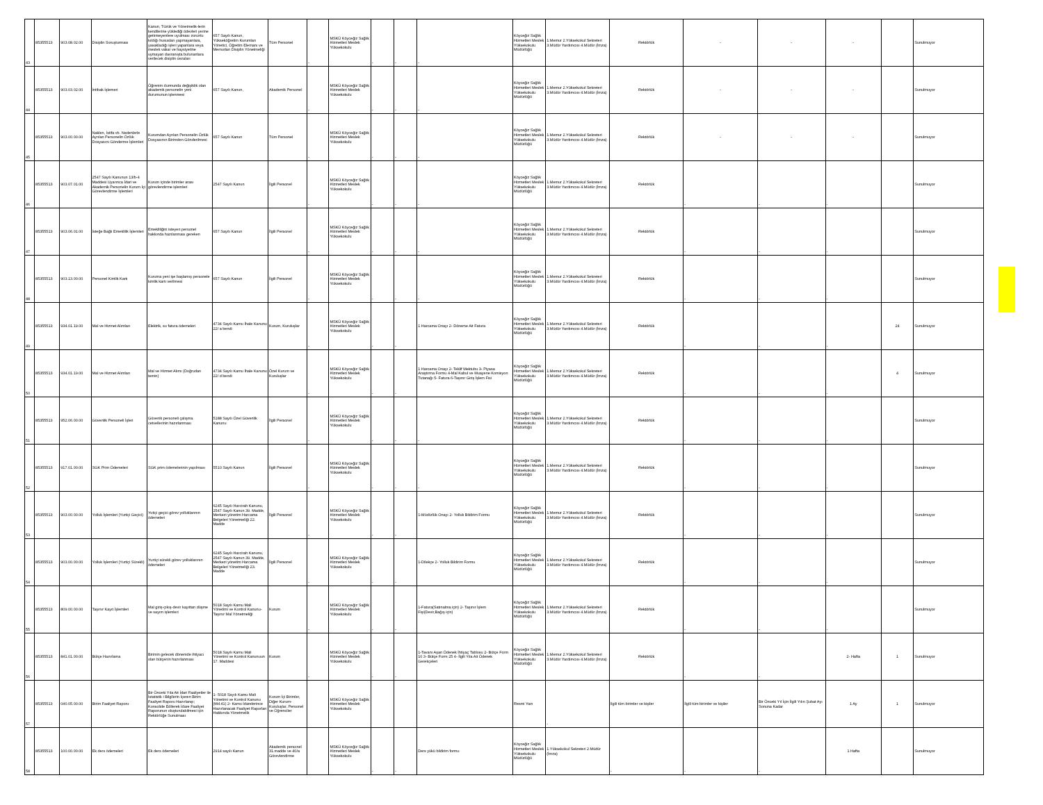| 43 | 85355513 | 903.08.02.00 | Disiplin Soruşturması | Kanun, Tüzük ve Yönetmelik-lerin kendilerine yüklediği ödevleri yerine getirmeyenlere uyulması zorunlu kıldığı hususları yapmayanlara, yasakladığı işleri yapanlara veya meslek vakar ve haysiyetine uymayan davranışta bulunanlara verilecek disiplin cezaları | 657 Sayılı Kanun, Yükseköğretim Kurumları Yönetici, Öğretim Elemanı ve Memurları Disiplin Yönetmeliği | Tüm Personel | - | MSKÜ Köyceğiz Sağlık Hizmetleri Meslek Yüksekokulu | - | - | - | Köyceğiz Sağlık Hizmetleri Meslek Yüksekokulu Müdürlüğü | 1.Memur 2.Yüksekokul Sekreteri 3.Müdür Yardımcısı 4.Müdür (İmza) | Rektörlük | - | - | - | | Sunulmuyor |
| 44 | 85355513 | 903.03.02.00 | İntibak İşlemeri | Öğrenim durmunda değişiklik olan akademik personelin yeni durumunun işlenmesi | 657 Sayılı Kanun, | Akademik Personel | - | MSKÜ Köyceğiz Sağlık Hizmetleri Meslek Yüksekokulu | - | - | - | Köyceğiz Sağlık Hizmetleri Meslek Yüksekokulu Müdürlüğü | 1.Memur 2.Yüksekokul Sekreteri 3.Müdür Yardımcısı 4.Müdür (İmza) | Rektörlük | - | - | - | | Sunulmuyor |
| 45 | 85355513 | 903.00.00.00 | Naklen, İstifa vb. Nedenlerle Ayrılan Personelin Özlük Dosyasını Gönderme İşlemleri | Kurumdan Ayrılan Personelin Özlük Dosyasının Birimden Gönderilmesi | 657 Sayılı Kanun | Tüm Personel | - | MSKÜ Köyceğiz Sağlık Hizmetleri Meslek Yüksekokulu | - | - | - | Köyceğiz Sağlık Hizmetleri Meslek Yüksekokulu Müdürlüğü | 1.Memur 2.Yüksekokul Sekreteri 3.Müdür Yardımcısı 4.Müdür (İmza) | Rektörlük | - | - | - | | Sunulmuyor |
| 46 | 85355513 | 903.07.01.00 | 2547 Sayılı Kanunun 13/b-4 Maddesi Uyarınca İdari ve Akademik Personelin Kurum İçi Görevlendirme İşlemleri | Kurum içinde birimler arası görevlendirme işlemleri | 2547 Sayılı Kanun | İlgili Personel | - | MSKÜ Köyceğiz Sağlık Hizmetleri Meslek Yüksekokulu | - | - | - | Köyceğiz Sağlık Hizmetleri Meslek Yüksekokulu Müdürlüğü | 1.Memur 2.Yüksekokul Sekreteri 3.Müdür Yardımcısı 4.Müdür (İmza) | Rektörlük | - | - | - | | Sunulmuyor |
| 47 | 85355513 | 903.06.01.00 | İsteğe Bağlı Emeklilik İşlemleri | Emekliliğini isteyen personel hakkında hazılanması gereken | 657 Sayılı Kanun | İlgili Personel | - | MSKÜ Köyceğiz Sağlık Hizmetleri Meslek Yüksekokulu | - | - | - | Köyceğiz Sağlık Hizmetleri Meslek Yüksekokulu Müdürlüğü | 1.Memur 2.Yüksekokul Sekreteri 3.Müdür Yardımcısı 4.Müdür (İmza) | Rektörlük | - | - | - | | Sunulmuyor |
| 48 | 85355513 | 903.13.00.00 | Personel Kimlik Kartı | Kuruma yeni işe başlamış personele kimlik kartı verilmesi | 657 Sayılı Kanun | İlgili Personel | - | MSKÜ Köyceğiz Sağlık Hizmetleri Meslek Yüksekokulu | - | - | - | Köyceğiz Sağlık Hizmetleri Meslek Yüksekokulu Müdürlüğü | 1.Memur 2.Yüksekokul Sekreteri 3.Müdür Yardımcısı 4.Müdür (İmza) | Rektörlük | - | - | - | | Sunulmuyor |
| 49 | 85355513 | 934.01.19.00 | Mal ve Hizmet Alımları | Elektrik, su fatura ödemeleri | 4734 Sayılı Kamu İhale Kanunu 22/ a bendi | Kurum, Kuruluşlar | - | MSKÜ Köyceğiz Sağlık Hizmetleri Meslek Yüksekokulu | - | - | 1 Harcama Onayı 2- Döneme Ait Fatura | Köyceğiz Sağlık Hizmetleri Meslek Yüksekokulu Müdürlüğü | 1.Memur 2.Yüksekokul Sekreteri 3.Müdür Yardımcısı 4.Müdür (İmza) | Rektörlük | - | - | - | 24 | Sunulmuyor |
| 50 | 85355513 | 934.01.19.00 | Mal ve Hizmet Alımları | Mal ve Hizmet Alımı (Doğrudan temin) | 4734 Sayılı Kamu İhale Kanunu 22/ d bendi | Özel Kurum ve Kuruluşlar | - | MSKÜ Köyceğiz Sağlık Hizmetleri Meslek Yüksekokulu | - | - | 1 Harcama Onayı 2- Teklif Mektubu 3- Piyasa Araştırma Formu 4-Mal Kabul ve Muayene Komisyon Tutanağı 5- Fatura 6-Taşınır Giriş İşlem Fisi | Köyceğiz Sağlık Hizmetleri Meslek Yüksekokulu Müdürlüğü | 1.Memur 2.Yüksekokul Sekreteri 3.Müdür Yardımcısı 4.Müdür (İmza) | Rektörlük | - | - | - | 4 | Sunulmuyor |
| 51 | 85355513 | 952.06.00.00 | Güvenlik Personeli İşleri | Güvenik personeli çalışma cetvellerinin hazırlanması | 5188 Sayılı Özel Güvenlik Kanunu | İlgili Personel | - | MSKÜ Köyceğiz Sağlık Hizmetleri Meslek Yüksekokulu | - | - | - | Köyceğiz Sağlık Hizmetleri Meslek Yüksekokulu Müdürlüğü | 1.Memur 2.Yüksekokul Sekreteri 3.Müdür Yardımcısı 4.Müdür (İmza) | Rektörlük | - | - | - | | Sunulmuyor |
| 52 | 85355513 | 917.01.00.00 | SGK Prim Ödemeleri | SGK prim ödemelerinin yapılması | 5510 Sayılı Kanun | İlgili Personel | - | MSKÜ Köyceğiz Sağlık Hizmetleri Meslek Yüksekokulu | - | - | - | Köyceğiz Sağlık Hizmetleri Meslek Yüksekokulu Müdürlüğü | 1.Memur 2.Yüksekokul Sekreteri 3.Müdür Yardımcısı 4.Müdür (İmza) | Rektörlük | - | - | - | | Sunulmuyor |
| 53 | 85355513 | 903.00.00.00 | Yolluk İşlemleri (Yurtiçi Geçici) | Yutiçi geçici görev yolluklarının ödemeleri | 6245 Sayılı Harcirah Kanunu, 2547 Sayılı Kanun 39. Madde, Merkezi yönetim Harcama Belgeleri Yönetmeliği 22. Madde | İlgili Personel | - | MSKÜ Köyceğiz Sağlık Hizmetleri Meslek Yüksekokulu | - | - | 1-Müdürlük Onayı 2- Yolluk Bildirim Formu | Köyceğiz Sağlık Hizmetleri Meslek Yüksekokulu Müdürlüğü | 1.Memur 2.Yüksekokul Sekreteri 3.Müdür Yardımcısı 4.Müdür (İmza) | Rektörlük | - | - | - | | Sunulmuyor |
| 54 | 85355513 | 903.00.00.00 | Yolluk İşlemleri (Yurtiçi Sürekli) | Yurtiçi sürekli görev yolluklarının ödemeleri | 6245 Sayılı Harcirah Kanunu, 2547 Sayılı Kanun 39. Madde, Merkezi yönetim Harcama Belgeleri Yönetmeliği 23. Madde | İlgili Personel | - | MSKÜ Köyceğiz Sağlık Hizmetleri Meslek Yüksekokulu | - | - | 1-Dilekçe 2- Yolluk Bildirim Formu | Köyceğiz Sağlık Hizmetleri Meslek Yüksekokulu Müdürlüğü | 1.Memur 2.Yüksekokul Sekreteri 3.Müdür Yardımcısı 4.Müdür (İmza) | Rektörlük | - | - | - | | Sunulmuyor |
| 55 | 85355513 | 809.00.00.00 | Taşınır Kayıt İşlemleri | Mal giriş-çıkış-devir kayıttan düşme ve sayım işlemleri | 5018 Sayılı Kamu Mali Yönetimi ve Kontrol Kanunu-Taşınır Mal Yönetmeliği | Kurum | - | MSKÜ Köyceğiz Sağlık Hizmetleri Meslek Yüksekokulu | - | - | 1-Fatura(Satınalma için) 2- Taşınır İşlem Fişi(Devir,Bağış için) | Köyceğiz Sağlık Hizmetleri Meslek Yüksekokulu Müdürlüğü | 1.Memur 2.Yüksekokul Sekreteri 3.Müdür Yardımcısı 4.Müdür (İmza) | Rektörlük | - | - | - | | Sunulmuyor |
| 56 | 85355513 | 841.01.00.00 | Bütçe Hazırlama | Birimin gelecek dönemde ihtiyacı olan bütçenin hazırlanması | 5018 Sayılı Kamu Mali Yönetimi ve Kontrol Kanunuun 17. Maddesi | Kurum | - | MSKÜ Köyceğiz Sağlık Hizmetleri Meslek Yüksekokulu | - | - | 1-Tavanı Aşan Ödenek İhtiyaç Tablosu 2- Bütçe Form 10 3- Bütçe Form 25 4- İlgili Yıla Ait Ödenek Gerekçeleri | Köyceğiz Sağlık Hizmetleri Meslek Yüksekokulu Müdürlüğü | 1.Memur 2.Yüksekokul Sekreteri 3.Müdür Yardımcısı 4.Müdür (İmza) | Rektörlük | - | - | 2- Hafta | 1 | Sunulmuyor |
| 57 | 85355513 | 040.05.00.00 | Birim Faaliyet Raporu | Bir Önceki Yıla Ait İdari Faaliyetler ile İstatistik i Bilgilerin İçeren Birim Faaliyet Raporu Hazırlanıp; Konsolide Edilerek İdare Faaliyet Raporunun oluşturulabilmesi için Rektörlüğe Sunulması | 1- 5018 Sayılı Kamu Mali Yönetimi ve Kontrol Kanunu (Md.41) 2- Kamu İdarelerince Hazırlanacak Faaliyet Raporları Hakkında Yönetmelik | Kurum İçi Birimler, Diğer Kurum-Kuruluşlar, Personel ve Öğrenciler | | MSKÜ Köyceğiz Sağlık Hizmetleri Meslek Yüksekokulu | | | | Resmi Yazı | - | İlgili tüm birimler ve kişiler | İlgili tüm birimler ve kişiler | Bir Önceki Yıl İçin İlgili Yılın Şubat Ayı Sonuna Kadar | 1 Ay | 1 | Sunulmuyor |
| 58 | 85355513 | 100.00.00.00 | Ek ders ödemeleri | Ek ders ödemeleri | 2914 sayılı Kanun | Akademik personel 31.madde ve 40/a Görevlendirme | | MSKÜ Köyceğiz Sağlık Hizmetleri Meslek Yüksekokulu | - | - | Ders yükü bildirim formu | Köyceğiz Sağlık Hizmetleri Meslek Yüksekokulu Müdürlüğü | 1.Yüksekokul Sekreteri 2.Müdür (İmza) | - | - | - | 1 Hafta | | Sunulmuyor |